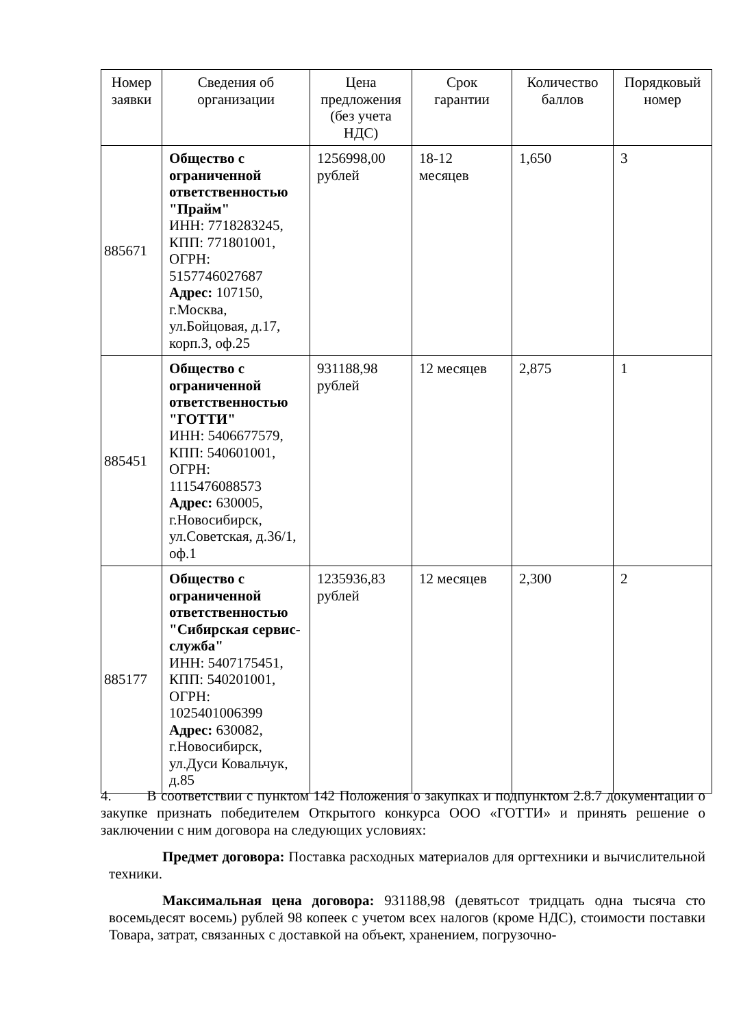| Номер заявки | Сведения об организации | Цена предложения (без учета НДС) | Срок гарантии | Количество баллов | Порядковый номер |
| --- | --- | --- | --- | --- | --- |
| 885671 | Общество с ограниченной ответственностью "Прайм" ИНН: 7718283245, КПП: 771801001, ОГРН: 5157746027687 Адрес: 107150, г.Москва, ул.Бойцовая, д.17, корп.3, оф.25 | 1256998,00 рублей | 18-12 месяцев | 1,650 | 3 |
| 885451 | Общество с ограниченной ответственностью "ГОТТИ" ИНН: 5406677579, КПП: 540601001, ОГРН: 1115476088573 Адрес: 630005, г.Новосибирск, ул.Советская, д.36/1, оф.1 | 931188,98 рублей | 12 месяцев | 2,875 | 1 |
| 885177 | Общество с ограниченной ответственностью "Сибирская сервис-служба" ИНН: 5407175451, КПП: 540201001, ОГРН: 1025401006399 Адрес: 630082, г.Новосибирск, ул.Дуси Ковальчук, д.85 | 1235936,83 рублей | 12 месяцев | 2,300 | 2 |
4. В соответствии с пунктом 142 Положения о закупках и подпунктом 2.8.7 документации о закупке признать победителем Открытого конкурса ООО «ГОТТИ» и принять решение о заключении с ним договора на следующих условиях:
Предмет договора: Поставка расходных материалов для оргтехники и вычислительной техники.
Максимальная цена договора: 931188,98 (девятьсот тридцать одна тысяча сто восемьдесят восемь) рублей 98 копеек с учетом всех налогов (кроме НДС), стоимости поставки Товара, затрат, связанных с доставкой на объект, хранением, погрузочно-